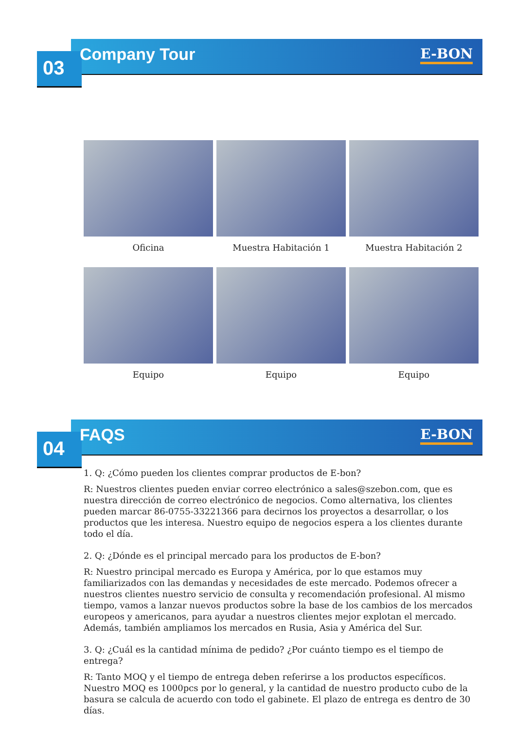03 Company Tour E-BON
Oficina
Muestra Habitación 1
Muestra Habitación 2
Equipo
Equipo
Equipo
04 FAQS E-BON
1. Q: ¿Cómo pueden los clientes comprar productos de E-bon?
R: Nuestros clientes pueden enviar correo electrónico a sales@szebon.com, que es nuestra dirección de correo electrónico de negocios. Como alternativa, los clientes pueden marcar 86-0755-33221366 para decirnos los proyectos a desarrollar, o los productos que les interesa. Nuestro equipo de negocios espera a los clientes durante todo el día.
2. Q: ¿Dónde es el principal mercado para los productos de E-bon?
R: Nuestro principal mercado es Europa y América, por lo que estamos muy familiarizados con las demandas y necesidades de este mercado. Podemos ofrecer a nuestros clientes nuestro servicio de consulta y recomendación profesional. Al mismo tiempo, vamos a lanzar nuevos productos sobre la base de los cambios de los mercados europeos y americanos, para ayudar a nuestros clientes mejor explotan el mercado. Además, también ampliamos los mercados en Rusia, Asia y América del Sur.
3. Q: ¿Cuál es la cantidad mínima de pedido? ¿Por cuánto tiempo es el tiempo de entrega?
R: Tanto MOQ y el tiempo de entrega deben referirse a los productos específicos. Nuestro MOQ es 1000pcs por lo general, y la cantidad de nuestro producto cubo de la basura se calcula de acuerdo con todo el gabinete. El plazo de entrega es dentro de 30 días.